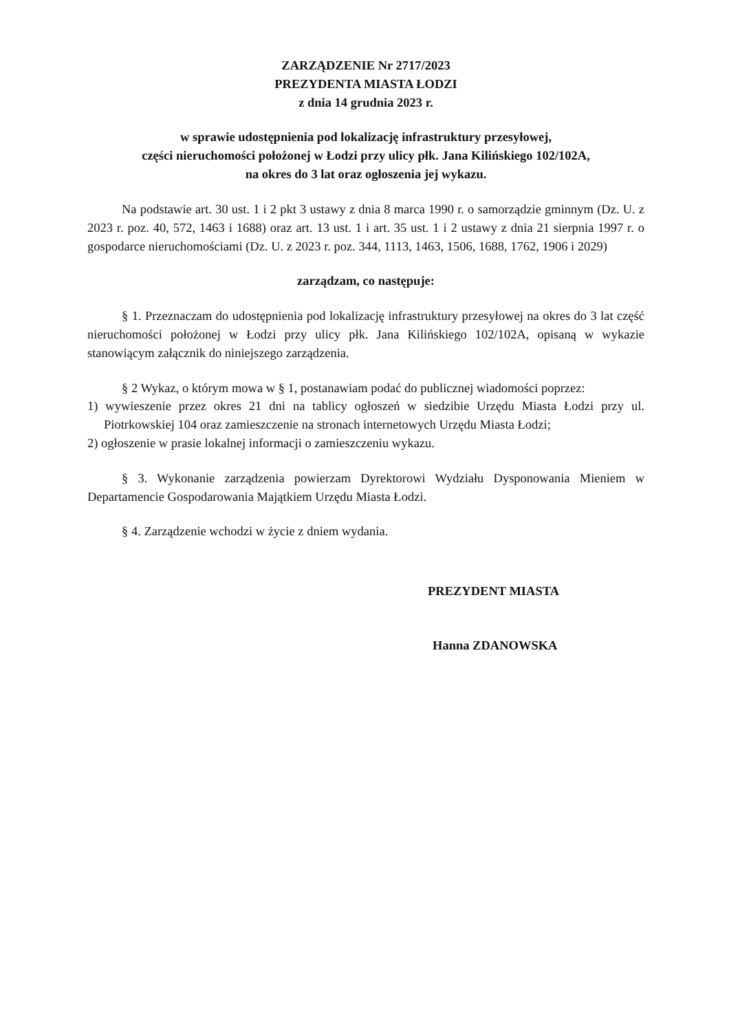ZARZĄDZENIE Nr 2717/2023
PREZYDENTA MIASTA ŁODZI
z dnia 14 grudnia 2023 r.
w sprawie udostępnienia pod lokalizację infrastruktury przesyłowej,
części nieruchomości położonej w Łodzi przy ulicy płk. Jana Kilińskiego 102/102A,
na okres do 3 lat oraz ogłoszenia jej wykazu.
Na podstawie art. 30 ust. 1 i 2 pkt 3 ustawy z dnia 8 marca 1990 r. o samorządzie gminnym (Dz. U. z 2023 r. poz. 40, 572, 1463 i 1688) oraz art. 13 ust. 1 i art. 35 ust. 1 i 2 ustawy z dnia 21 sierpnia 1997 r. o gospodarce nieruchomościami (Dz. U. z 2023 r. poz. 344, 1113, 1463, 1506, 1688, 1762, 1906 i 2029)
zarządzam, co następuje:
§ 1. Przeznaczam do udostępnienia pod lokalizację infrastruktury przesyłowej na okres do 3 lat część nieruchomości położonej w Łodzi przy ulicy płk. Jana Kilińskiego 102/102A, opisaną w wykazie stanowiącym załącznik do niniejszego zarządzenia.
§ 2 Wykaz, o którym mowa w § 1, postanawiam podać do publicznej wiadomości poprzez:
1) wywieszenie przez okres 21 dni na tablicy ogłoszeń w siedzibie Urzędu Miasta Łodzi przy ul. Piotrkowskiej 104 oraz zamieszczenie na stronach internetowych Urzędu Miasta Łodzi;
2) ogłoszenie w prasie lokalnej informacji o zamieszczeniu wykazu.
§ 3. Wykonanie zarządzenia powierzam Dyrektorowi Wydziału Dysponowania Mieniem w Departamencie Gospodarowania Majątkiem Urzędu Miasta Łodzi.
§ 4. Zarządzenie wchodzi w życie z dniem wydania.
PREZYDENT MIASTA
Hanna ZDANOWSKA